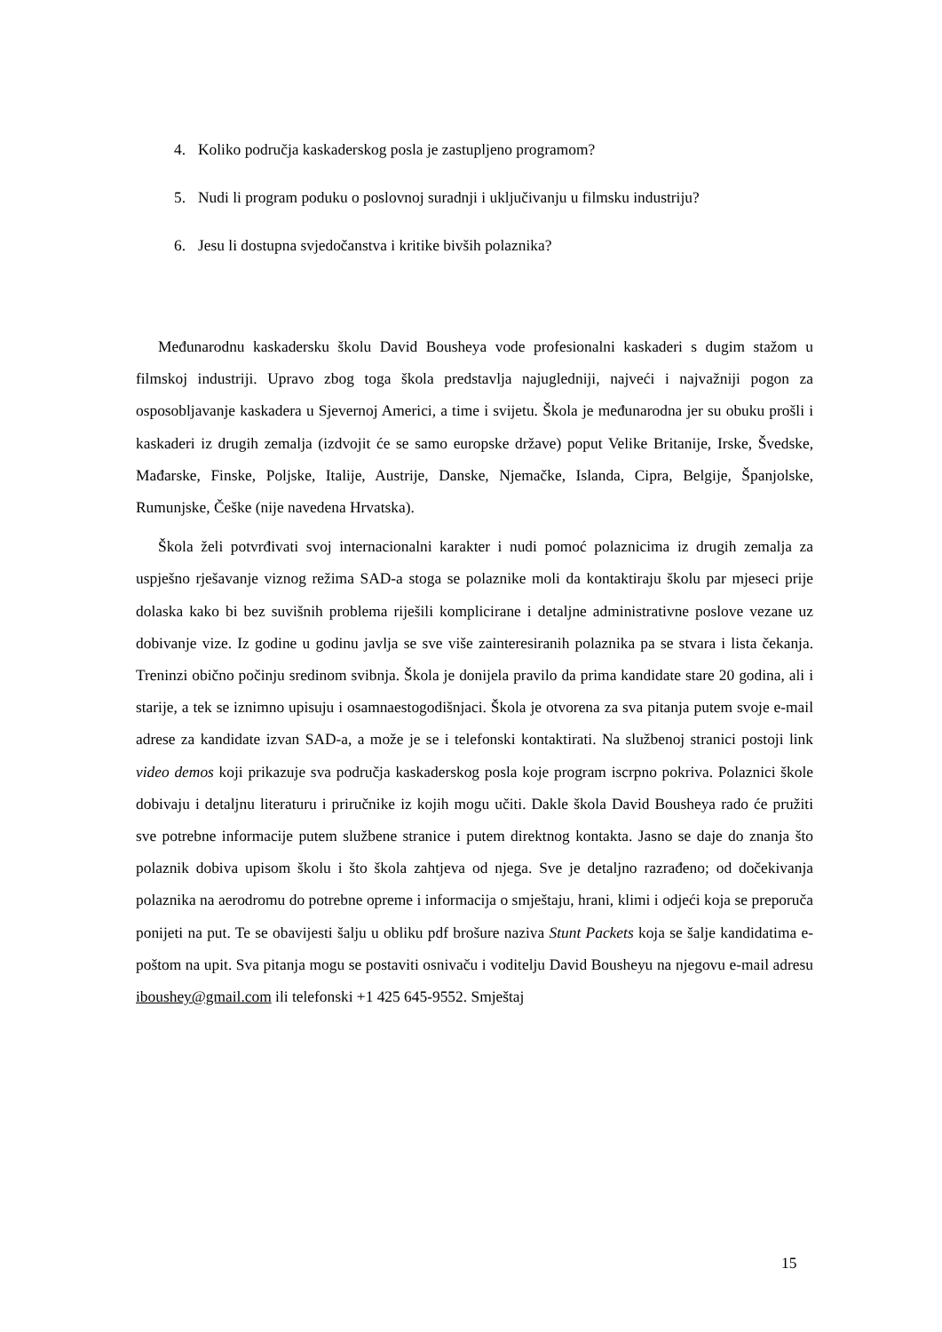4. Koliko područja kaskaderskog posla je zastupljeno programom?
5. Nudi li program poduku o poslovnoj suradnji i uključivanju u filmsku industriju?
6. Jesu li dostupna svjedočanstva i kritike bivših polaznika?
Međunarodnu kaskadersku školu David Bousheya vode profesionalni kaskaderi s dugim stažom u filmskoj industriji. Upravo zbog toga škola predstavlja najugledniji, najveći i najvažniji pogon za osposobljavanje kaskadera u Sjevernoj Americi, a time i svijetu. Škola je međunarodna jer su obuku prošli i kaskaderi iz drugih zemalja (izdvojit će se samo europske države) poput Velike Britanije, Irske, Švedske, Mađarske, Finske, Poljske, Italije, Austrije, Danske, Njemačke, Islanda, Cipra, Belgije, Španjolske, Rumunjske, Češke (nije navedena Hrvatska).
Škola želi potvrđivati svoj internacionalni karakter i nudi pomoć polaznicima iz drugih zemalja za uspješno rješavanje viznog režima SAD-a stoga se polaznike moli da kontaktiraju školu par mjeseci prije dolaska kako bi bez suvišnih problema riješili komplicirane i detaljne administrativne poslove vezane uz dobivanje vize. Iz godine u godinu javlja se sve više zainteresiranih polaznika pa se stvara i lista čekanja. Treninzi obično počinju sredinom svibnja. Škola je donijela pravilo da prima kandidate stare 20 godina, ali i starije, a tek se iznimno upisuju i osamnaestogodišnjaci. Škola je otvorena za sva pitanja putem svoje e-mail adrese za kandidate izvan SAD-a, a može je se i telefonski kontaktirati. Na službenoj stranici postoji link video demos koji prikazuje sva područja kaskaderskog posla koje program iscrpno pokriva. Polaznici škole dobivaju i detaljnu literaturu i priručnike iz kojih mogu učiti. Dakle škola David Bousheya rado će pružiti sve potrebne informacije putem službene stranice i putem direktnog kontakta. Jasno se daje do znanja što polaznik dobiva upisom školu i što škola zahtjeva od njega. Sve je detaljno razrađeno; od dočekivanja polaznika na aerodromu do potrebne opreme i informacija o smještaju, hrani, klimi i odjeći koja se preporuča ponijeti na put. Te se obavijesti šalju u obliku pdf brošure naziva Stunt Packets koja se šalje kandidatima e-poštom na upit. Sva pitanja mogu se postaviti osnivaču i voditelju David Bousheyu na njegovu e-mail adresu iboushey@gmail.com ili telefonski +1 425 645-9552. Smještaj
15